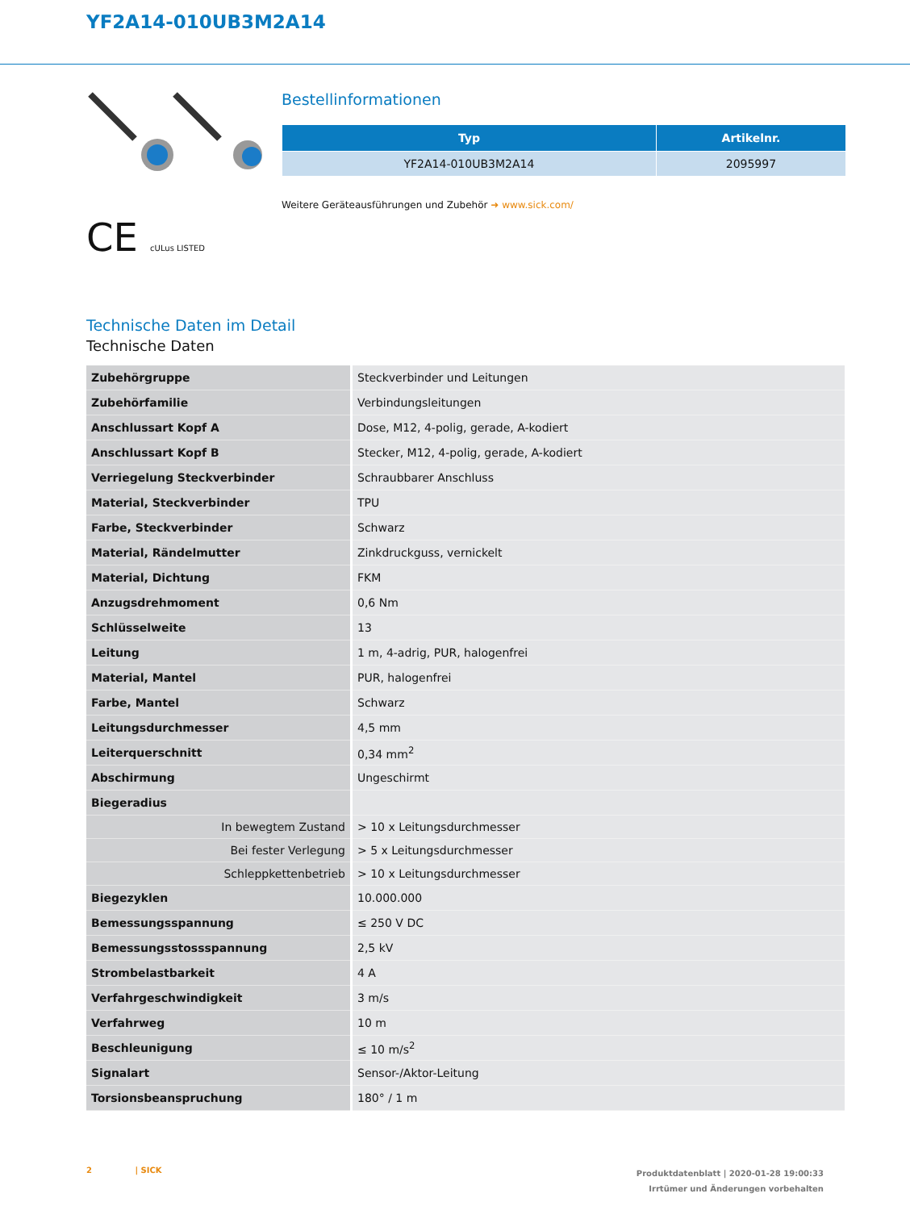YF2A14-010UB3M2A14
CE cULus LISTED
Bestellinformationen
| Typ | Artikelnr. |
| --- | --- |
| YF2A14-010UB3M2A14 | 2095997 |
Weitere Geräteausführungen und Zubehör ➜ www.sick.com/
Technische Daten im Detail
Technische Daten
| Zubehörgruppe | Steckverbinder und Leitungen |
| Zubehörfamilie | Verbindungsleitungen |
| Anschlussart Kopf A | Dose, M12, 4-polig, gerade, A-kodiert |
| Anschlussart Kopf B | Stecker, M12, 4-polig, gerade, A-kodiert |
| Verriegelung Steckverbinder | Schraubbarer Anschluss |
| Material, Steckverbinder | TPU |
| Farbe, Steckverbinder | Schwarz |
| Material, Rändelmutter | Zinkdruckguss, vernickelt |
| Material, Dichtung | FKM |
| Anzugsdrehmoment | 0,6 Nm |
| Schlüsselweite | 13 |
| Leitung | 1 m, 4-adrig, PUR, halogenfrei |
| Material, Mantel | PUR, halogenfrei |
| Farbe, Mantel | Schwarz |
| Leitungsdurchmesser | 4,5 mm |
| Leiterquerschnitt | 0,34 mm<sup>2</sup> |
| Abschirmung | Ungeschirmt |
| Biegeradius | |
| In bewegtem Zustand | > 10 x Leitungsdurchmesser |
| Bei fester Verlegung | > 5 x Leitungsdurchmesser |
| Schleppkettenbetrieb | > 10 x Leitungsdurchmesser |
| Biegezyklen | 10.000.000 |
| Bemessungsspannung | ≤ 250 V DC |
| Bemessungsstossspannung | 2,5 kV |
| Strombelastbarkeit | 4 A |
| Verfahrgeschwindigkeit | 3 m/s |
| Verfahrweg | 10 m |
| Beschleunigung | ≤ 10 m/s<sup>2</sup> |
| Signalart | Sensor-/Aktor-Leitung |
| Torsionsbeanspruchung | 180° / 1 m |
Produktdatenblatt | 2020-01-28 19:00:33
Irrtümer und Änderungen vorbehalten
2 | SICK